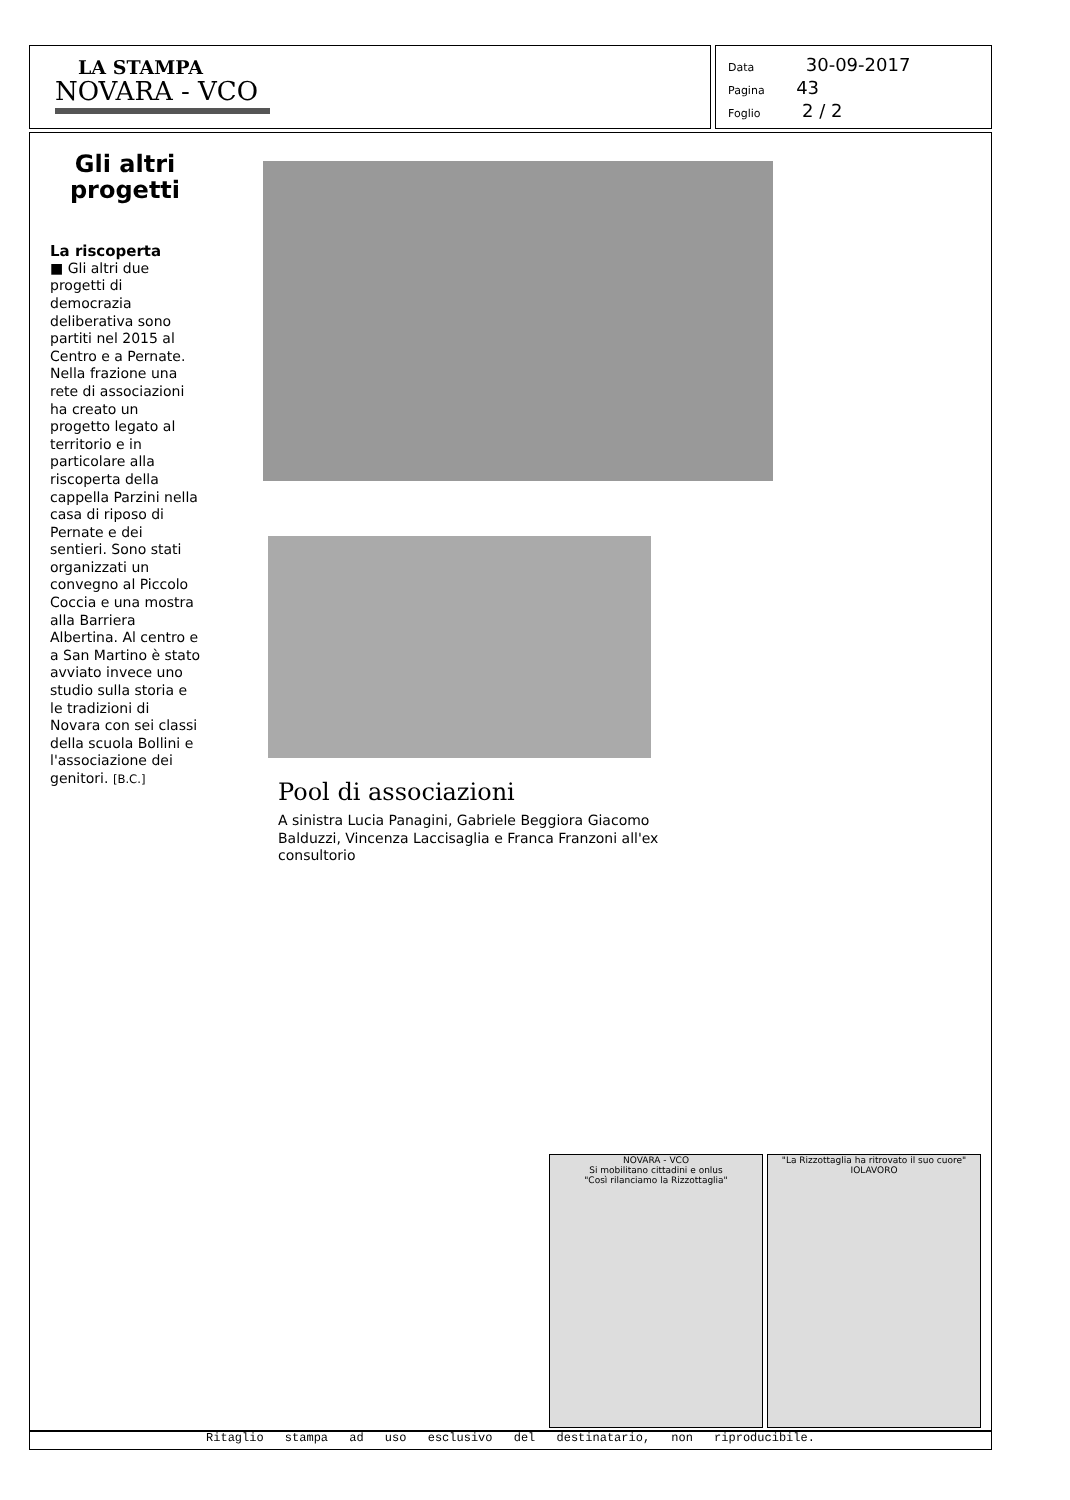LA STAMPA
NOVARA - VCO
Data 30-09-2017
Pagina 43
Foglio 2 / 2
Gli altri
progetti
La riscoperta
■ Gli altri due progetti di democrazia deliberativa sono partiti nel 2015 al Centro e a Pernate. Nella frazione una rete di associazioni ha creato un progetto legato al territorio e in particolare alla riscoperta della cappella Parzini nella casa di riposo di Pernate e dei sentieri. Sono stati organizzati un convegno al Piccolo Coccia e una mostra alla Barriera Albertina. Al centro e a San Martino è stato avviato invece uno studio sulla storia e le tradizioni di Novara con sei classi della scuola Bollini e l'associazione dei genitori. [B.C.]
Pool di associazioni
A sinistra Lucia Panagini, Gabriele Beggiora Giacomo Balduzzi, Vincenza Laccisaglia e Franca Franzoni all'ex consultorio
NOVARA - VCO
Si mobilitano cittadini e onlus
"Così rilanciamo la Rizzottaglia"
"La Rizzottaglia ha ritrovato il suo cuore"
IOLAVORO
Ritaglio stampa ad uso esclusivo del destinatario, non riproducibile.